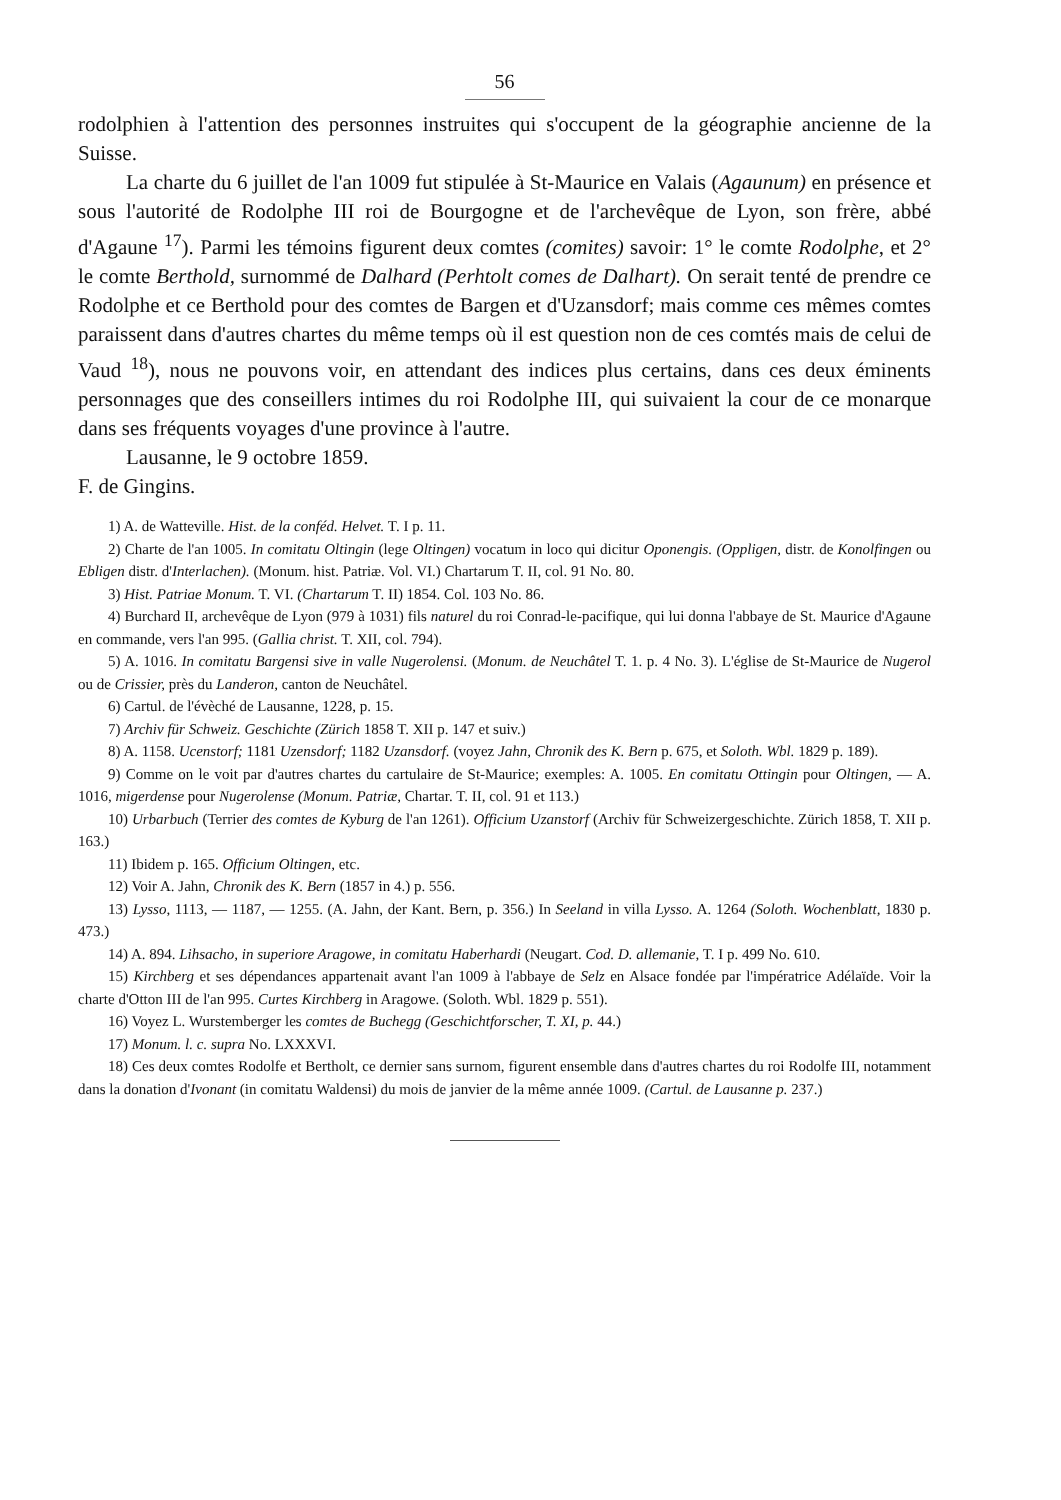56
rodolphien à l'attention des personnes instruites qui s'occupent de la géographie ancienne de la Suisse.
La charte du 6 juillet de l'an 1009 fut stipulée à St-Maurice en Valais (Agaunum) en présence et sous l'autorité de Rodolphe III roi de Bourgogne et de l'archevêque de Lyon, son frère, abbé d'Agaune <sup>17</sup>). Parmi les témoins figurent deux comtes (comites) savoir: 1° le comte Rodolphe, et 2° le comte Berthold, surnommé de Dalhard (Perhtolt comes de Dalhart). On serait tenté de prendre ce Rodolphe et ce Berthold pour des comtes de Bargen et d'Uzansdorf; mais comme ces mêmes comtes paraissent dans d'autres chartes du même temps où il est question non de ces comtés mais de celui de Vaud <sup>18</sup>), nous ne pouvons voir, en attendant des indices plus certains, dans ces deux éminents personnages que des conseillers intimes du roi Rodolphe III, qui suivaient la cour de ce monarque dans ses fréquents voyages d'une province à l'autre.
Lausanne, le 9 octobre 1859.
F. de Gingins.
1) A. de Watteville. Hist. de la conféd. Helvet. T. I p. 11.
2) Charte de l'an 1005. In comitatu Oltingin (lege Oltingen) vocatum in loco qui dicitur Oponengis. (Oppligen, distr. de Konolfingen ou Ebligen distr. d'Interlachen). (Monum. hist. Patriæ. Vol. VI.) Chartarum T. II, col. 91 No. 80.
3) Hist. Patriae Monum. T. VI. (Chartarum T. II) 1854. Col. 103 No. 86.
4) Burchard II, archevêque de Lyon (979 à 1031) fils naturel du roi Conrad-le-pacifique, qui lui donna l'abbaye de St. Maurice d'Agaune en commande, vers l'an 995. (Gallia christ. T. XII, col. 794).
5) A. 1016. In comitatu Bargensi sive in valle Nugerolensi. (Monum. de Neuchâtel T. 1. p. 4 No. 3). L'église de St-Maurice de Nugerol ou de Crissier, près du Landeron, canton de Neuchâtel.
6) Cartul. de l'évèché de Lausanne, 1228, p. 15.
7) Archiv für Schweiz. Geschichte (Zürich 1858 T. XII p. 147 et suiv.)
8) A. 1158. Ucenstorf; 1181 Uzensdorf; 1182 Uzansdorf. (voyez Jahn, Chronik des K. Bern p. 675, et Soloth. Wbl. 1829 p. 189).
9) Comme on le voit par d'autres chartes du cartulaire de St-Maurice; exemples: A. 1005. En comitatu Ottingin pour Oltingen, — A. 1016, migerdense pour Nugerolense (Monum. Patriæ, Chartar. T. II, col. 91 et 113.)
10) Urbarbuch (Terrier des comtes de Kyburg de l'an 1261). Officium Uzanstorf (Archiv für Schweizergeschichte. Zürich 1858, T. XII p. 163.)
11) Ibidem p. 165. Officium Oltingen, etc.
12) Voir A. Jahn, Chronik des K. Bern (1857 in 4.) p. 556.
13) Lysso, 1113, — 1187, — 1255. (A. Jahn, der Kant. Bern, p. 356.) In Seeland in villa Lysso. A. 1264 (Soloth. Wochenblatt, 1830 p. 473.)
14) A. 894. Lihsacho, in superiore Aragowe, in comitatu Haberhardi (Neugart. Cod. D. allemanie, T. I p. 499 No. 610.
15) Kirchberg et ses dépendances appartenait avant l'an 1009 à l'abbaye de Selz en Alsace fondée par l'impératrice Adélaïde. Voir la charte d'Otton III de l'an 995. Curtes Kirchberg in Aragowe. (Soloth. Wbl. 1829 p. 551).
16) Voyez L. Wurstemberger les comtes de Buchegg (Geschichtforscher, T. XI, p. 44.)
17) Monum. l. c. supra No. LXXXVI.
18) Ces deux comtes Rodolfe et Bertholt, ce dernier sans surnom, figurent ensemble dans d'autres chartes du roi Rodolfe III, notamment dans la donation d'Ivonant (in comitatu Waldensi) du mois de janvier de la même année 1009. (Cartul. de Lausanne p. 237.)